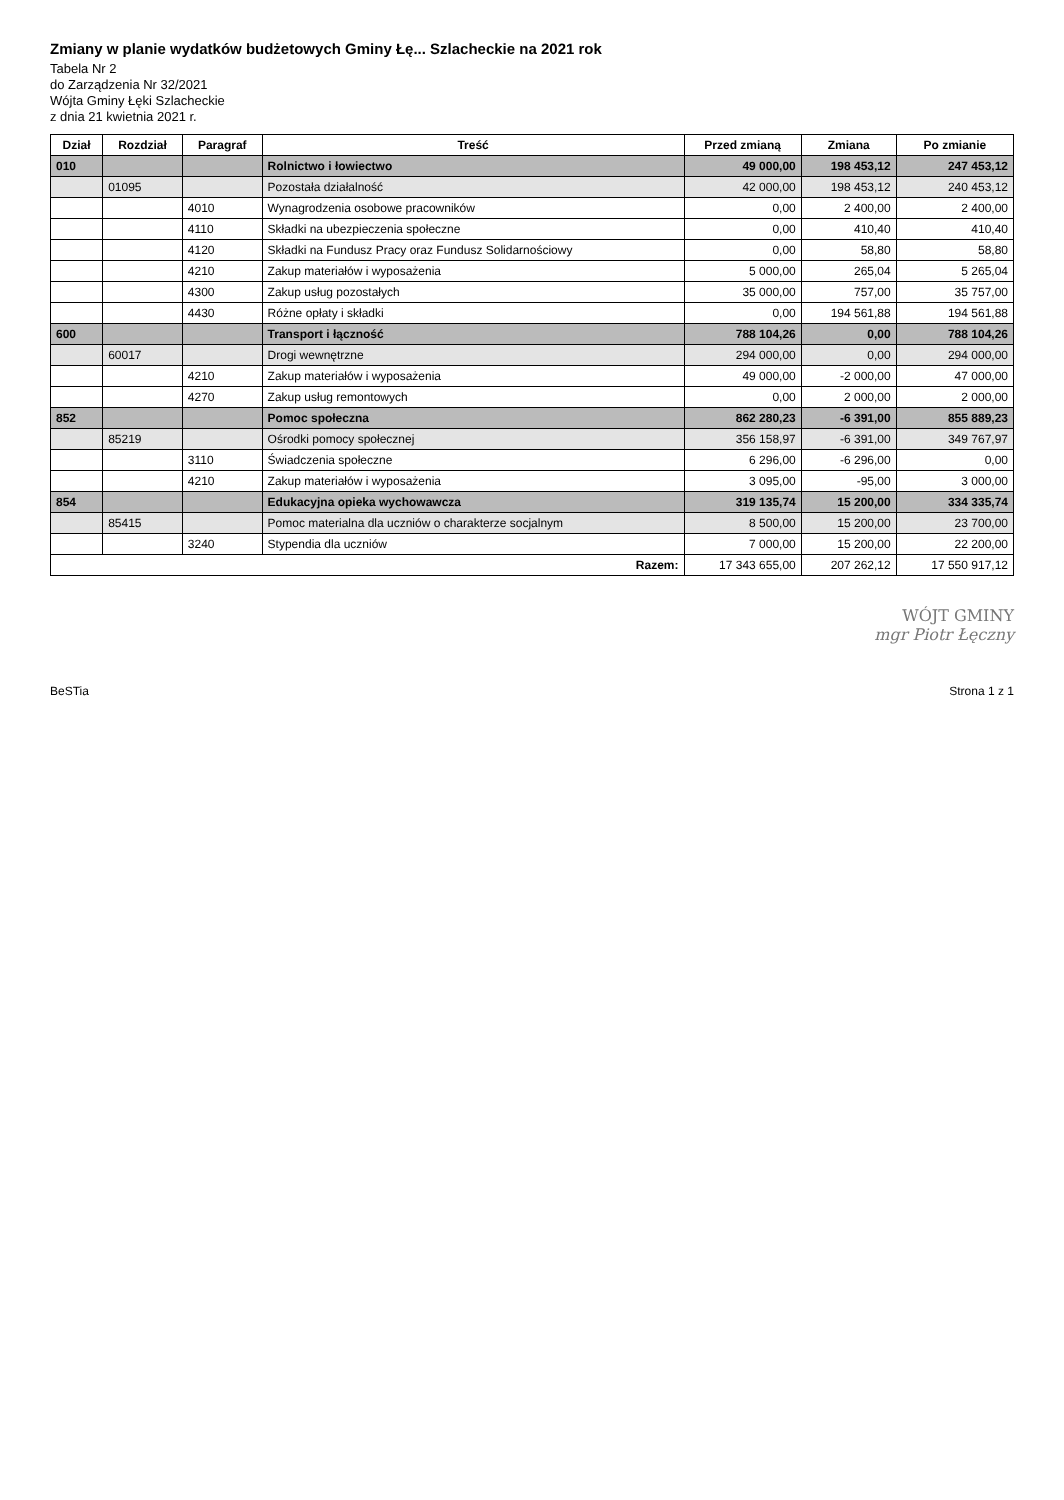Zmiany w planie wydatków budżetowych Gminy Łę... Szlacheckie na 2021 rok
Tabela Nr 2
do Zarządzenia Nr 32/2021
Wójta Gminy Łęki Szlacheckie
z dnia 21 kwietnia 2021 r.
| Dział | Rozdział | Paragraf | Treść | Przed zmianą | Zmiana | Po zmianie |
| --- | --- | --- | --- | --- | --- | --- |
| 010 | | | Rolnictwo i łowiectwo | 49 000,00 | 198 453,12 | 247 453,12 |
| | 01095 | | Pozostała działalność | 42 000,00 | 198 453,12 | 240 453,12 |
| | | 4010 | Wynagrodzenia osobowe pracowników | 0,00 | 2 400,00 | 2 400,00 |
| | | 4110 | Składki na ubezpieczenia społeczne | 0,00 | 410,40 | 410,40 |
| | | 4120 | Składki na Fundusz Pracy oraz Fundusz Solidarnościowy | 0,00 | 58,80 | 58,80 |
| | | 4210 | Zakup materiałów i wyposażenia | 5 000,00 | 265,04 | 5 265,04 |
| | | 4300 | Zakup usług pozostałych | 35 000,00 | 757,00 | 35 757,00 |
| | | 4430 | Różne opłaty i składki | 0,00 | 194 561,88 | 194 561,88 |
| 600 | | | Transport i łączność | 788 104,26 | 0,00 | 788 104,26 |
| | 60017 | | Drogi wewnętrzne | 294 000,00 | 0,00 | 294 000,00 |
| | | 4210 | Zakup materiałów i wyposażenia | 49 000,00 | -2 000,00 | 47 000,00 |
| | | 4270 | Zakup usług remontowych | 0,00 | 2 000,00 | 2 000,00 |
| 852 | | | Pomoc społeczna | 862 280,23 | -6 391,00 | 855 889,23 |
| | 85219 | | Ośrodki pomocy społecznej | 356 158,97 | -6 391,00 | 349 767,97 |
| | | 3110 | Świadczenia społeczne | 6 296,00 | -6 296,00 | 0,00 |
| | | 4210 | Zakup materiałów i wyposażenia | 3 095,00 | -95,00 | 3 000,00 |
| 854 | | | Edukacyjna opieka wychowawcza | 319 135,74 | 15 200,00 | 334 335,74 |
| | 85415 | | Pomoc materialna dla uczniów o charakterze socjalnym | 8 500,00 | 15 200,00 | 23 700,00 |
| | | 3240 | Stypendia dla uczniów | 7 000,00 | 15 200,00 | 22 200,00 |
| Razem: | | | | 17 343 655,00 | 207 262,12 | 17 550 917,12 |
WÓJT GMINY
mgr Piotr Łęczny
BeSTia Strona 1 z 1